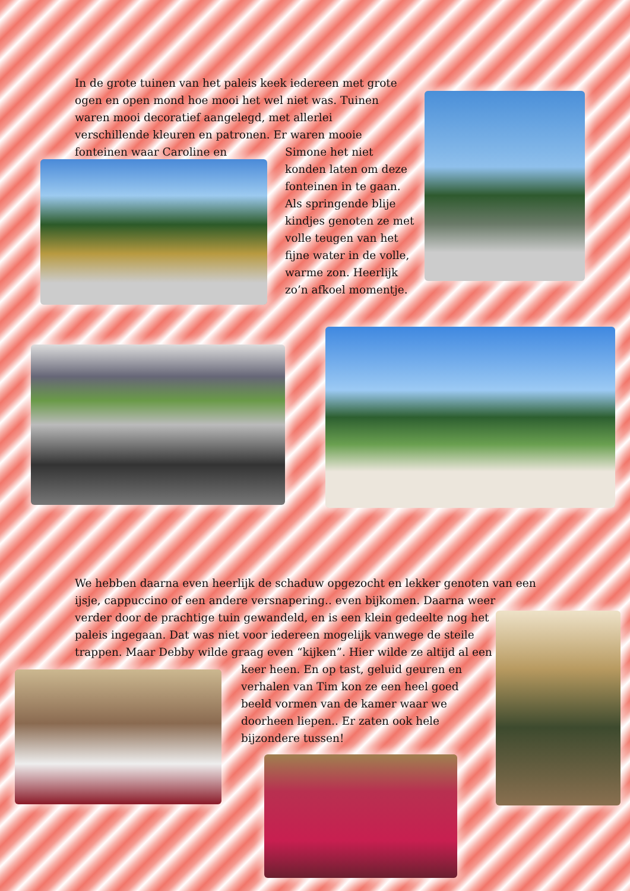In de grote tuinen van het paleis keek iedereen met grote ogen en open mond hoe mooi het wel niet was. Tuinen waren mooi decoratief aangelegd, met allerlei verschillende kleuren en patronen. Er waren mooie fonteinen waar Caroline en
Simone het niet konden laten om deze fonteinen in te gaan. Als springende blije kindjes genoten ze met volle teugen van het fijne water in de volle, warme zon. Heerlijk zo’n afkoel momentje.
We hebben daarna even heerlijk de schaduw opgezocht en lekker genoten van een ijsje, cappuccino of een andere versnapering.. even bijkomen. Daarna weer
verder door de prachtige tuin gewandeld, en is een klein gedeelte nog het
paleis ingegaan. Dat was niet voor iedereen mogelijk vanwege de steile
trappen. Maar Debby wilde graag even “kijken”. Hier wilde ze altijd al een
keer heen. En op tast, geluid geuren en verhalen van Tim kon ze een heel goed beeld vormen van de kamer waar we doorheen liepen.. Er zaten ook hele bijzondere tussen!